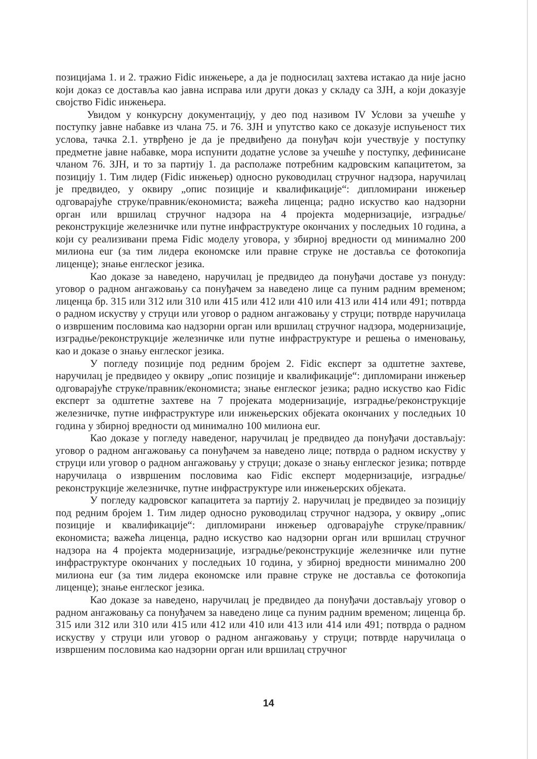позицијама 1. и 2. тражио Fidic инжењере, а да је подносилац захтева истакао да није јасно који доказ се доставља као јавна исправа или други доказ у складу са ЗЈН, а који доказује својство Fidic инжењера.
Увидом у конкурсну документацију, у део под називом IV Услови за учешће у поступку јавне набавке из члана 75. и 76. ЗЈН и упутство како се доказује испуњеност тих услова, тачка 2.1. утврђено је да је предвиђено да понуђач који учествује у поступку предметне јавне набавке, мора испунити додатне услове за учешће у поступку, дефинисане чланом 76. ЗЈН, и то за партију 1. да располаже потребним кадровским капацитетом, за позицију 1. Тим лидер (Fidic инжењер) односно руководилац стручног надзора, наручилац је предвидео, у оквиру „опис позиције и квалификације“: дипломирани инжењер одговарајуће струке/правник/економиста; важећа лиценца; радно искуство као надзорни орган или вршилац стручног надзора на 4 пројекта модернизације, изградње/реконструкције железничке или путне инфраструктуре окончаних у последњих 10 година, а који су реализивани према Fidic моделу уговора, у збирној вредности од минимално 200 милиона eur (за тим лидера економске или правне струке не доставља се фотокопија лиценце); знање енглеског језика.
Као доказе за наведено, наручилац је предвидео да понуђачи доставе уз понуду: уговор о радном ангажовању са понуђачем за наведено лице са пуним радним временом; лиценца бр. 315 или 312 или 310 или 415 или 412 или 410 или 413 или 414 или 491; потврда о радном искуству у струци или уговор о радном ангажовању у струци; потврде наручилаца о извршеним пословима као надзорни орган или вршилац стручног надзора, модернизације, изградње/реконструкције железничке или путне инфраструктуре и решења о именовању, као и доказе о знању енглеског језика.
У погледу позиције под редним бројем 2. Fidic експерт за одштетне захтеве, наручилац је предвидео у оквиру „опис позиције и квалификације“: дипломирани инжењер одговарајуће струке/правник/економиста; знање енглеског језика; радно искуство као Fidic експерт за одштетне захтеве на 7 пројеката модернизације, изградње/реконструкције железничке, путне инфраструктуре или инжењерских објеката окончаних у последњих 10 година у збирној вредности од минимално 100 милиона eur.
Као доказе у погледу наведеног, наручилац је предвидео да понуђачи достављају: уговор о радном ангажовању са понуђачем за наведено лице; потврда о радном искуству у струци или уговор о радном ангажовању у струци; доказе о знању енглеског језика; потврде наручилаца о извршеним пословима као Fidic експерт модернизације, изградње/реконструкције железничке, путне инфраструктуре или инжењерских објеката.
У погледу кадровског капацитета за партију 2. наручилац је предвидео за позицију под редним бројем 1. Тим лидер односно руководилац стручног надзора, у оквиру „опис позиције и квалификације“: дипломирани инжењер одговарајуће струке/правник/економиста; важећа лиценца, радно искуство као надзорни орган или вршилац стручног надзора на 4 пројекта модернизације, изградње/реконструкције железничке или путне инфраструктуре окончаних у последњих 10 година, у збирној вредности минимално 200 милиона eur (за тим лидера економске или правне струке не доставља се фотокопија лиценце); знање енглеског језика.
Као доказе за наведено, наручилац је предвидео да понуђачи достављају уговор о радном ангажовању са понуђачем за наведено лице са пуним радним временом; лиценца бр. 315 или 312 или 310 или 415 или 412 или 410 или 413 или 414 или 491; потврда о радном искуству у струци или уговор о радном ангажовању у струци; потврде наручилаца о извршеним пословима као надзорни орган или вршилац стручног
14